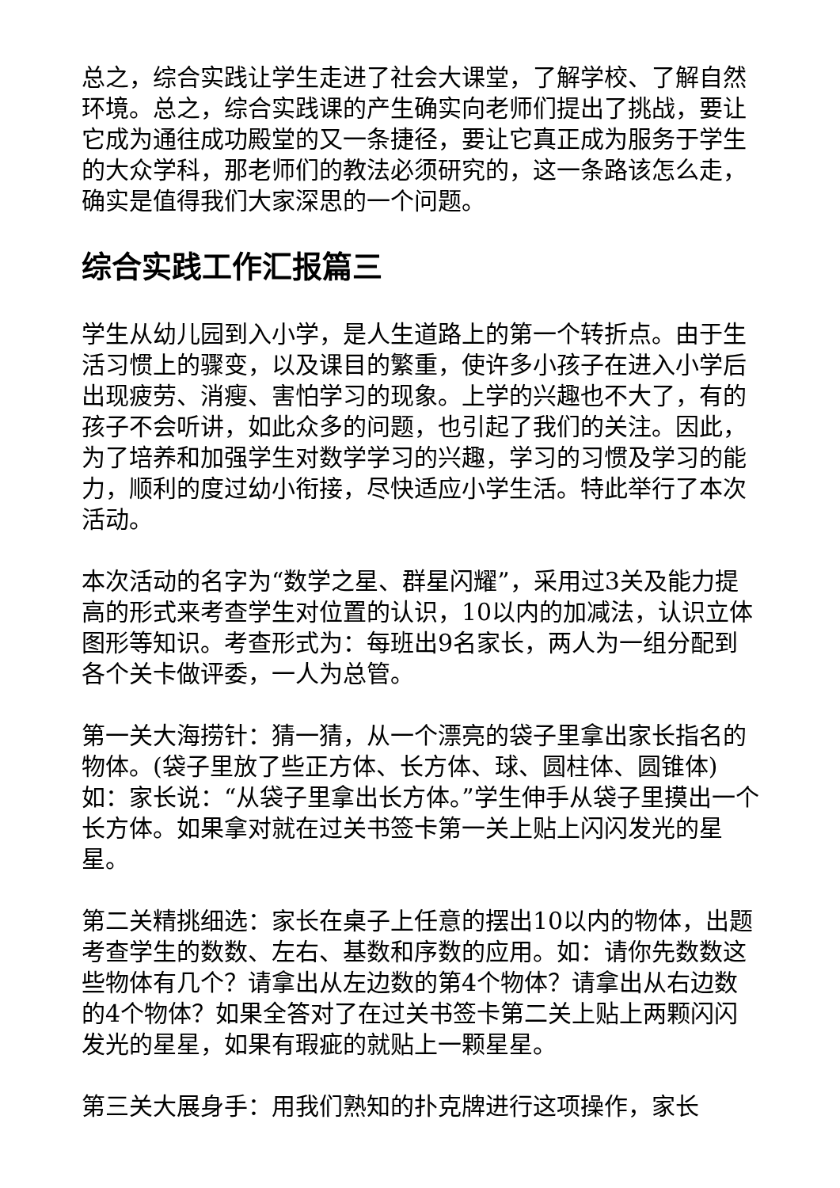总之，综合实践让学生走进了社会大课堂，了解学校、了解自然环境。总之，综合实践课的产生确实向老师们提出了挑战，要让它成为通往成功殿堂的又一条捷径，要让它真正成为服务于学生的大众学科，那老师们的教法必须研究的，这一条路该怎么走，确实是值得我们大家深思的一个问题。
综合实践工作汇报篇三
学生从幼儿园到入小学，是人生道路上的第一个转折点。由于生活习惯上的骤变，以及课目的繁重，使许多小孩子在进入小学后出现疲劳、消瘦、害怕学习的现象。上学的兴趣也不大了，有的孩子不会听讲，如此众多的问题，也引起了我们的关注。因此，为了培养和加强学生对数学学习的兴趣，学习的习惯及学习的能力，顺利的度过幼小衔接，尽快适应小学生活。特此举行了本次活动。
本次活动的名字为“数学之星、群星闪耀”，采用过3关及能力提高的形式来考查学生对位置的认识，10以内的加减法，认识立体图形等知识。考查形式为：每班出9名家长，两人为一组分配到各个关卡做评委，一人为总管。
第一关大海捞针：猜一猜，从一个漂亮的袋子里拿出家长指名的物体。(袋子里放了些正方体、长方体、球、圆柱体、圆锥体)如：家长说：“从袋子里拿出长方体。”学生伸手从袋子里摸出一个长方体。如果拿对就在过关书签卡第一关上贴上闪闪发光的星星。
第二关精挑细选：家长在桌子上任意的摆出10以内的物体，出题考查学生的数数、左右、基数和序数的应用。如：请你先数数这些物体有几个？请拿出从左边数的第4个物体？请拿出从右边数的4个物体？如果全答对了在过关书签卡第二关上贴上两颗闪闪发光的星星，如果有瑕疵的就贴上一颗星星。
第三关大展身手：用我们熟知的扑克牌进行这项操作，家长